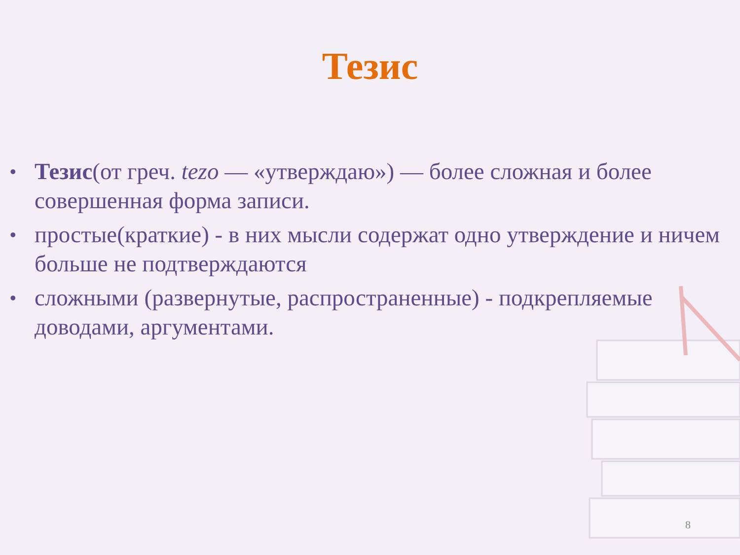Тезис
• Тезис(от греч. tezo — «утверждаю») — более сложная и более совершенная форма записи.
• простые(краткие) - в них мысли содержат одно утверждение и ничем больше не подтверждаются
• сложными (развернутые, распространенные) - подкрепляемые доводами, аргументами.
8